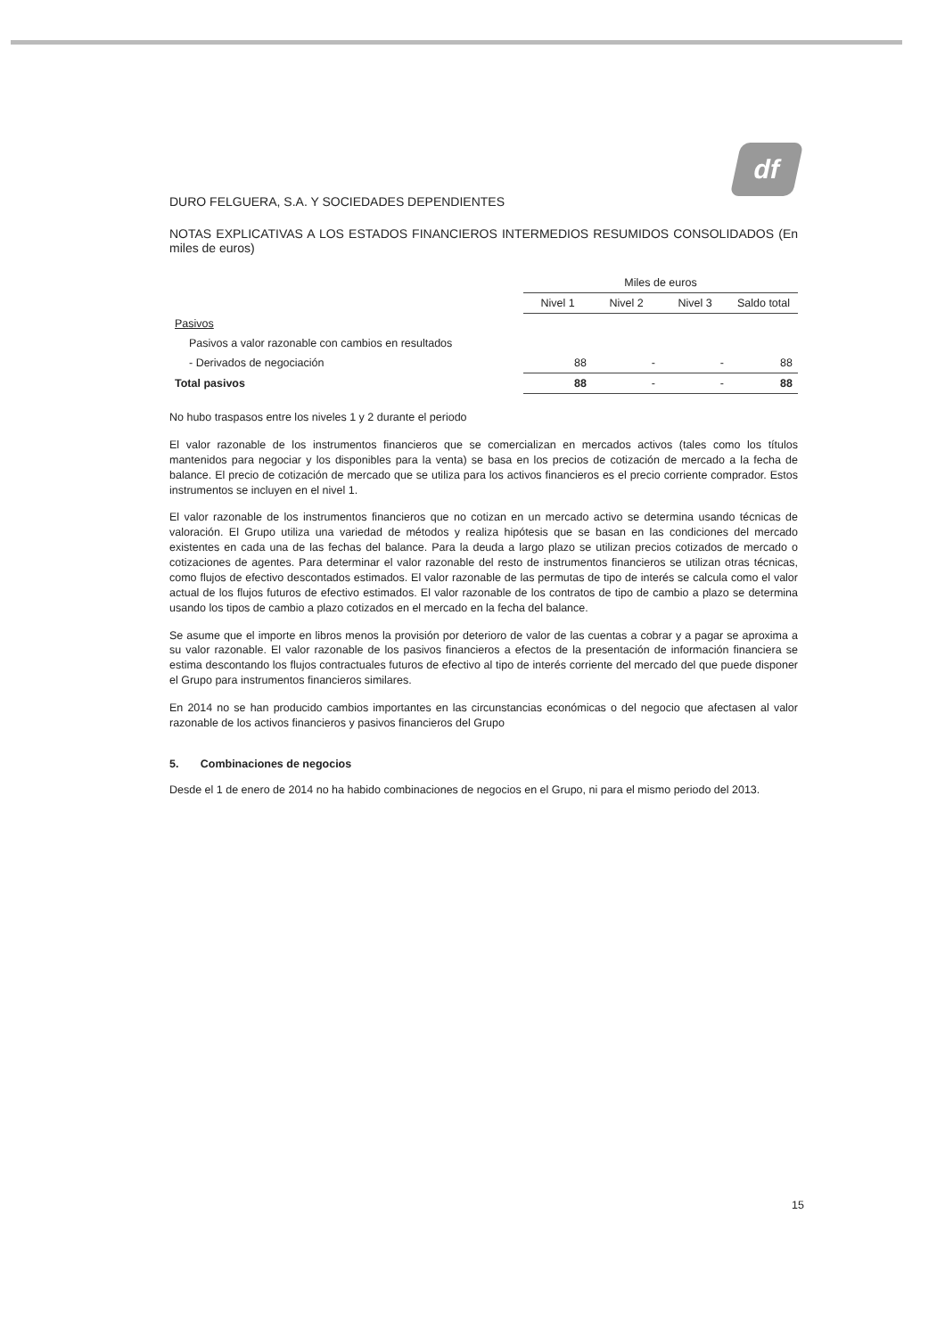df
DURO FELGUERA, S.A. Y SOCIEDADES DEPENDIENTES
NOTAS EXPLICATIVAS A LOS ESTADOS FINANCIEROS INTERMEDIOS RESUMIDOS CONSOLIDADOS (En miles de euros)
| | Miles de euros | | | |
| --- | --- | --- | --- | --- |
| | Nivel 1 | Nivel 2 | Nivel 3 | Saldo total |
| Pasivos | | | | |
| Pasivos a valor razonable con cambios en resultados | | | | |
| - Derivados de negociación | 88 | - | - | 88 |
| Total pasivos | 88 | - | - | 88 |
No hubo traspasos entre los niveles 1 y 2 durante el periodo
El valor razonable de los instrumentos financieros que se comercializan en mercados activos (tales como los títulos mantenidos para negociar y los disponibles para la venta) se basa en los precios de cotización de mercado a la fecha de balance. El precio de cotización de mercado que se utiliza para los activos financieros es el precio corriente comprador. Estos instrumentos se incluyen en el nivel 1.
El valor razonable de los instrumentos financieros que no cotizan en un mercado activo se determina usando técnicas de valoración. El Grupo utiliza una variedad de métodos y realiza hipótesis que se basan en las condiciones del mercado existentes en cada una de las fechas del balance. Para la deuda a largo plazo se utilizan precios cotizados de mercado o cotizaciones de agentes. Para determinar el valor razonable del resto de instrumentos financieros se utilizan otras técnicas, como flujos de efectivo descontados estimados. El valor razonable de las permutas de tipo de interés se calcula como el valor actual de los flujos futuros de efectivo estimados. El valor razonable de los contratos de tipo de cambio a plazo se determina usando los tipos de cambio a plazo cotizados en el mercado en la fecha del balance.
Se asume que el importe en libros menos la provisión por deterioro de valor de las cuentas a cobrar y a pagar se aproxima a su valor razonable. El valor razonable de los pasivos financieros a efectos de la presentación de información financiera se estima descontando los flujos contractuales futuros de efectivo al tipo de interés corriente del mercado del que puede disponer el Grupo para instrumentos financieros similares.
En 2014 no se han producido cambios importantes en las circunstancias económicas o del negocio que afectasen al valor razonable de los activos financieros y pasivos financieros del Grupo
5. Combinaciones de negocios
Desde el 1 de enero de 2014 no ha habido combinaciones de negocios en el Grupo, ni para el mismo periodo del 2013.
15